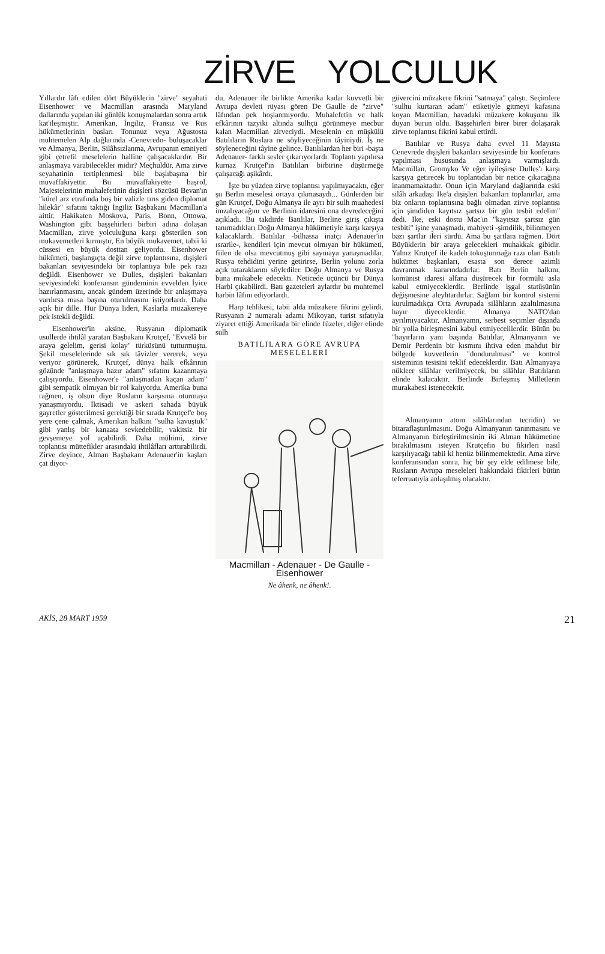ZİRVE YOLCULUK
Yıllardır lâfı edilen dört Büyüklerin "zirve" seyahati Eisenhower ve Macmillan arasında Maryland dallarında yapılan iki günlük konuşmalardan sonra artık kat'ileşmiştir. Amerikan, İngiliz, Fransız ve Rus hükümetlerinin basları Tonunuz veya Ağustosta muhtemelen Alp dağlarında -Cenevredo- buluşacaklar ve Almanya, Berlin, Silâhsızlanma, Avrupanın emniyeti gibi çetrefil meselelerin halline çalışacaklardır. Bir anlaşmaya varabilecekler midir? Meçhuldür. Ama zirve seyahatinin tertiplenmesi bile başlıbaşına bir muvaffakiyettir. Bu muvaffakiyette başrol, Majestelerinin muhalefetinin dışişleri sözcüsü Bevan'ın "kürel arz etrafında boş bir valizle tırıs giden diplomat hilekâr" sıfatını taktığı İngiliz Başbakanı Macmillan'a aittir. Hakikaten Moskova, Paris, Bonn, Ottowa, Washington gibi başşehirleri birbiri adına dolaşan Macmillan, zirve yolculuğuna karşı gösterilen son mukavemetleri kırmıştır, En büyük mukavemet, tabii ki cüssesi en büyük dosttan geliyordu. Eisenhower hükümeti, başlangıçta değil zirve toplantısına, dışişleri bakanları seviyesindeki bir toplantıya bile pek razı değildi. Eisenhower ve Dulles, dışişleri bakanları seviyesindeki konferansın gündeminin evvelden İyice hazırlanmasını, ancak gündem üzerinde bir anlaşmaya varılırsa masa başına oturulmasını istiyorlardı. Daha açık bir dille. Hür Dünya lideri, Kaslarla müzakereye pek istekli değildi.
Eisenhower'in aksine, Rusyanın diplomatik usullerde ihtilâl yaratan Başbakanı Krutçef, "Evvelâ bir araya gelelim, gerisi kolay" türküsünü tutturmuştu. Şekil meselelerinde sık sık tâvizler vererek, veya veriyor görünerek, Krutçef, dünya halk efkârının gözünde "anlaşmaya hazır adam" sıfatını kazanmaya çalışıyordu. Eisenhower'e "anlaşmadan kaçan adam" gibi sempatik olmıyan bir rol kalıyordu. Amerika buna rağmen, iş olsun diye Rusların karşısına oturmaya yanaşmıyordu. İktisadi ve askeri sahada büyük gayretler gösterilmesi gerektiği bir sırada Krutçef'e boş yere çene çalmak, Amerikan halkını "sulha kavuştuk" gibi yanlış bir kanaata sevkedebilir, vakitsiz bir gevşemeye yol açabilirdi. Daha mühimi, zirve toplantısı müttefikler arasındaki ihtilâfları arttırabilirdi. Zirve deyince, Alman Başbakanı Adenauer'in kaşları çat diyor-
du. Adenauer ile birlikte Amerika kadar kuvvetli bir Avrupa devleti rüyası gören De Gaulle de "zirve" lâfından pek hoşlanmıyordu. Muhalefetin ve halk efkârının tazyiki altında sulhçü görünmeye mecbur kalan Macmillan zirveciydi. Meselenin en müşkülü Batılıların Ruslara ne söyliyeceğinin tâyiniydi. İş ne söyleneceğini tâyine gelince. Batılılardan her biri -başta Adenauer- farklı sesler çıkarıyorlardı. Toplantı yapılırsa kurnaz Krutçef'in Batılıları birbirine düşürmeğe çalışacağı aşikârdı.
İşte bu yüzden zirve toplantısı yapılmıyacaktı, eğer şu Berlin meselesi ortaya çıkmasaydı... Günlerden bir gün Krutçef, Doğu Almanya ile ayrı bir sulh muahedesi imzalıyacağını ve Berlinin idaresini ona devredeceğini açıkladı. Bu takdirde Batılılar, Berline giriş çıkışta tanımadıkları Doğu Almanya hükümetiyle karşı karşıya kalacaklardı. Batılılar -bilhassa inatçı Adenauer'in ısrarile-, kendileri için mevcut olmıyan bir hükümeti, fiilen de olsa mevcutmuş gibi saymaya yanaşmadılar. Rusya tehdidini yerine getirirse, Berlin yolunu zorla açık tutaraklarını söylediler. Doğu Almanya ve Rusya buna mukabele edecekti. Neticede üçüncü bir Dünya Harbi çıkabilirdi. Batı gazeteleri aylardır bu muhtemel harbin lâfını ediyorlardı.
Harp tehlikesi, tabii alda müzakere fikrini gelirdi. Rusyanın 2 numaralı adamı Mikoyan, turist sıfatıyla ziyaret ettiği Amerikada bir elinde füzeler, diğer elinde sulh
BATILILARA GÖRE AVRUPA MESELELERİ
Macmillan - Adenauer - De Gaulle - Eisenhower
Ne âhenk, ne âhenk!.
güvercini müzakere fikrini "satmaya" çalıştı. Seçimlere "sulhu kurtaran adam" etiketiyle gitmeyi kafasına koyan Macmillan, havadaki müzakere kokuşunu ilk duyan burun oldu. Başşehirleri birer birer dolaşarak zirve toplantısı fikrini kabul ettirdi.
Batılılar ve Rusya daha evvel 11 Mayısta Cenevrede dışişleri bakanları seviyesinde bir konferans yapılması hususunda anlaşmaya varmışlardı. Macmillan, Gromyko Ve eğer iyileşirse Dulles'ı karşı karşıya getirecek bu toplantıdan bir netice çıkacağına inanmamaktadır. Onun için Maryland dağlarında eski silâh arkadaşı Ike'a dışişleri bakanları toplanırlar, ama biz onların toplantısına bağlı olmadan zirve toplantısı için şimdiden kayıtsız şartsız bir gün tesbit edelim" dedi. Ike, eski dostu Mac'ın "kayıtsız şartsız gün tesbiti" işine yanaşmadı, mahiyeti -şimdilik, bilinmeyen bazı şartlar ileri sürdü. Ama bu şartlara rağmen. Dört Büyüklerin bir araya gelecekleri muhakkak gibidir. Yalnız Krutçef ile kadeh tokuşturmağa razı olan Batılı hükümet başkanları, esasta son derece azimli davranmak kararındadırlar. Batı Berlin halkını, komünist idaresi alfana düşürecek bir formülü asla kabul etmiyeceklerdir. Berlinde işgal statüsünün değişmesine aleyhtardırlar. Sağlam bir kontrol sistemi kurulmadıkça Orta Avrupada silâhların azaltılmasına hayır diyeceklerdir. Almanya NATO'dan ayrılmıyacaktır. Almanyamn, serbest seçimler dışında bir yolla birleşmesini kabul etmiyecelilerdir. Bütün bu "hayırların yanı başında Batılılar, Almanyanın ve Demir Perdenin bir kısmını ihtiva eden mahdut bir bölgede kuvvetlerin "dondurulması" ve kontrol sisteminin tesisini teklif edeceklerdir. Batı Almanyaya nükleer silâhlar verilmiyecek, bu silâhlar Batılıların elinde kalacaktır. Berlinde Birleşmiş Milletlerin murakabesi istenecektir.
Almanyamn atom silâhlarından tecridin) ve bitaraflaştırılmasını. Doğu Almanyanın tanınmasını ve Almanyanın birleştirilmesinin iki Alman hükümetine bırakılmasını isteyen Krutçefin bu fikirleri nasıl karşılıyacağı tabii ki henüz bilinmemektedir. Ama zirve konferansından sonra, hiç bir şey elde edilmese bile, Rusların Avrupa meseleleri hakkındaki fikirleri bütün teferruatıyla anlaşılmış olacaktır.
AKİS, 28 MART 1959 21